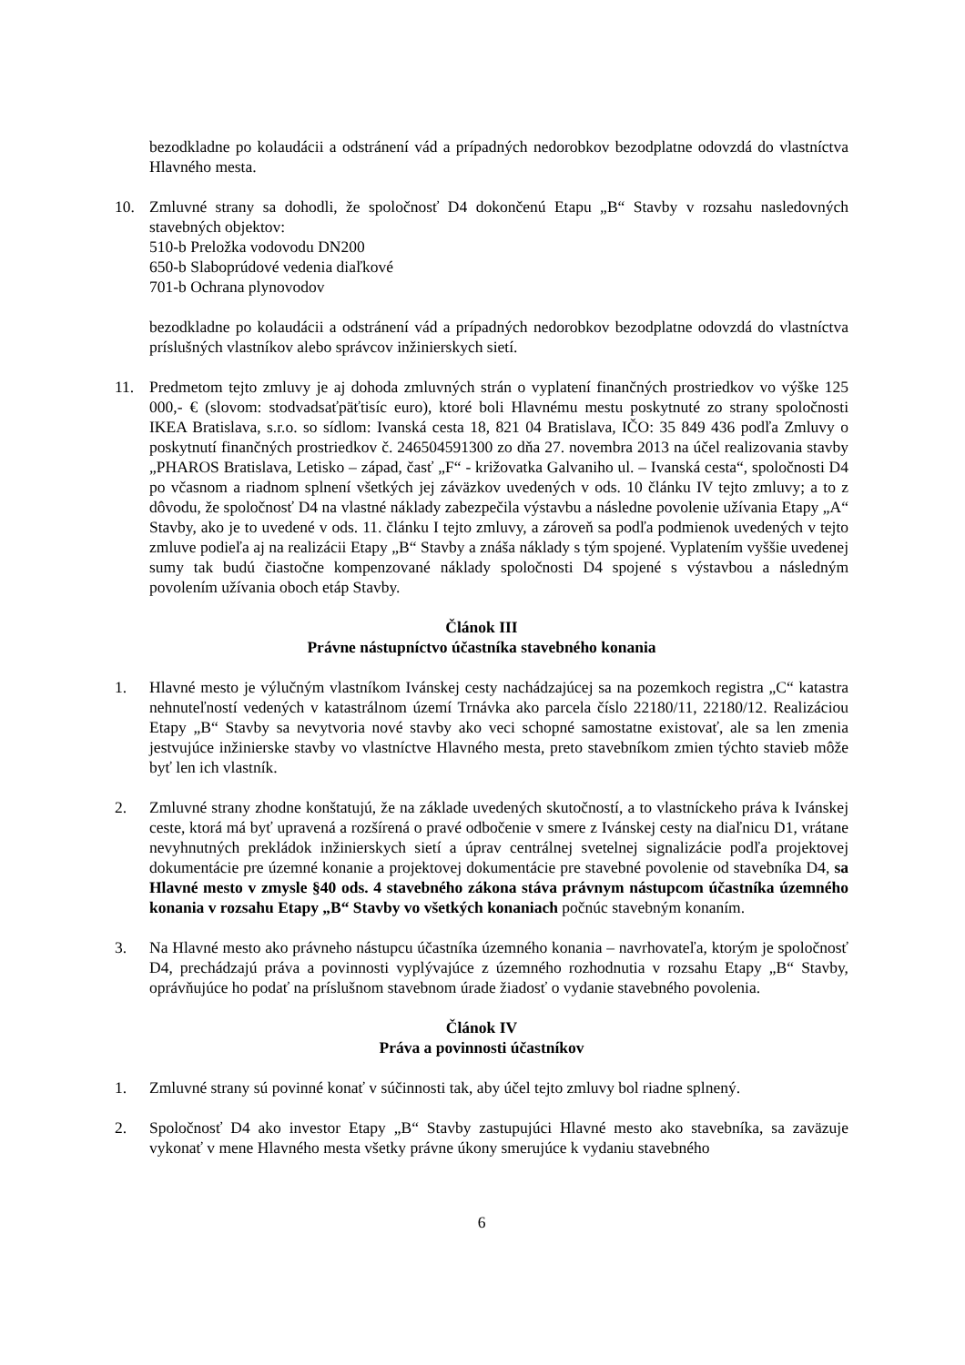bezodkladne po kolaudácii a odstránení vád a prípadných nedorobkov bezodplatne odovzdá do vlastníctva Hlavného mesta.
10. Zmluvné strany sa dohodli, že spoločnosť D4 dokončenú Etapu „B“ Stavby v rozsahu nasledovných stavebných objektov:
510-b Preložka vodovodu DN200
650-b Slaboprúdové vedenia diaľkové
701-b Ochrana plynovodov
bezodkladne po kolaudácii a odstránení vád a prípadných nedorobkov bezodplatne odovzdá do vlastníctva príslušných vlastníkov alebo správcov inžinierskych sietí.
11. Predmetom tejto zmluvy je aj dohoda zmluvných strán o vyplatení finančných prostriedkov vo výške 125 000,- € (slovom: stodvadsaťpäťtisíc euro), ktoré boli Hlavnému mestu poskytnuté zo strany spoločnosti IKEA Bratislava, s.r.o. so sídlom: Ivanská cesta 18, 821 04 Bratislava, IČO: 35 849 436 podľa Zmluvy o poskytnutí finančných prostriedkov č. 246504591300 zo dňa 27. novembra 2013 na účel realizovania stavby „PHAROS Bratislava, Letisko – západ, časť „F“ - križovatka Galvaniho ul. – Ivanská cesta“, spoločnosti D4 po včasnom a riadnom splnení všetkých jej záväzkov uvedených v ods. 10 článku IV tejto zmluvy; a to z dôvodu, že spoločnosť D4 na vlastné náklady zabezpečila výstavbu a následne povolenie užívania Etapy „A“ Stavby, ako je to uvedené v ods. 11. článku I tejto zmluvy, a zároveň sa podľa podmienok uvedených v tejto zmluve podieľa aj na realizácii Etapy „B“ Stavby a znáša náklady s tým spojené. Vyplatením vyššie uvedenej sumy tak budú čiastočne kompenzované náklady spoločnosti D4 spojené s výstavbou a následným povolením užívania oboch etáp Stavby.
Článok III
Právne nástupníctvo účastníka stavebného konania
1. Hlavné mesto je výlučným vlastníkom Ivánskej cesty nachádzajúcej sa na pozemkoch registra „C“ katastra nehnuteľností vedených v katastrálnom území Trnávka ako parcela číslo 22180/11, 22180/12. Realizáciou Etapy „B“ Stavby sa nevytvoria nové stavby ako veci schopné samostatne existovať, ale sa len zmenia jestvujúce inžinierske stavby vo vlastníctve Hlavného mesta, preto stavebníkom zmien týchto stavieb môže byť len ich vlastník.
2. Zmluvné strany zhodne konštatujú, že na základe uvedených skutočností, a to vlastníckeho práva k Ivánskej ceste, ktorá má byť upravená a rozšírená o pravé odbočenie v smere z Ivánskej cesty na diaľnicu D1, vrátane nevyhnutných prekládok inžinierskych sietí a úprav centrálnej svetelnej signalizácie podľa projektovej dokumentácie pre územné konanie a projektovej dokumentácie pre stavebné povolenie od stavebníka D4, sa Hlavné mesto v zmysle §40 ods. 4 stavebného zákona stáva právnym nástupcom účastníka územného konania v rozsahu Etapy „B“ Stavby vo všetkých konaniach počnúc stavebným konaním.
3. Na Hlavné mesto ako právneho nástupcu účastníka územného konania – navrhovateľa, ktorým je spoločnosť D4, prechádzajú práva a povinnosti vyplývajúce z územného rozhodnutia v rozsahu Etapy „B“ Stavby, oprávňujúce ho podať na príslušnom stavebnom úrade žiadosť o vydanie stavebného povolenia.
Článok IV
Práva a povinnosti účastníkov
1. Zmluvné strany sú povinné konať v súčinnosti tak, aby účel tejto zmluvy bol riadne splnený.
2. Spoločnosť D4 ako investor Etapy „B“ Stavby zastupujúci Hlavné mesto ako stavebníka, sa zaväzuje vykonať v mene Hlavného mesta všetky právne úkony smerujúce k vydaniu stavebného
6